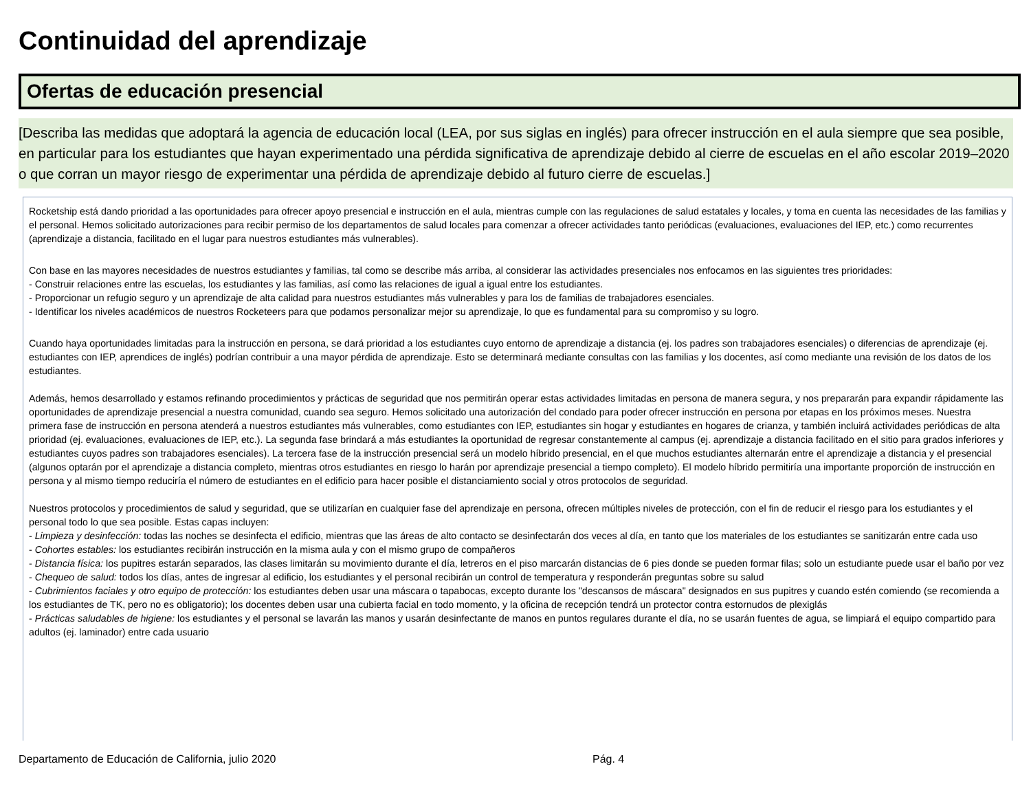Continuidad del aprendizaje
Ofertas de educación presencial
[Describa las medidas que adoptará la agencia de educación local (LEA, por sus siglas en inglés) para ofrecer instrucción en el aula siempre que sea posible, en particular para los estudiantes que hayan experimentado una pérdida significativa de aprendizaje debido al cierre de escuelas en el año escolar 2019–2020 o que corran un mayor riesgo de experimentar una pérdida de aprendizaje debido al futuro cierre de escuelas.]
Rocketship está dando prioridad a las oportunidades para ofrecer apoyo presencial e instrucción en el aula, mientras cumple con las regulaciones de salud estatales y locales, y toma en cuenta las necesidades de las familias y el personal. Hemos solicitado autorizaciones para recibir permiso de los departamentos de salud locales para comenzar a ofrecer actividades tanto periódicas (evaluaciones, evaluaciones del IEP, etc.) como recurrentes (aprendizaje a distancia, facilitado en el lugar para nuestros estudiantes más vulnerables).
Con base en las mayores necesidades de nuestros estudiantes y familias, tal como se describe más arriba, al considerar las actividades presenciales nos enfocamos en las siguientes tres prioridades:
- Construir relaciones entre las escuelas, los estudiantes y las familias, así como las relaciones de igual a igual entre los estudiantes.
- Proporcionar un refugio seguro y un aprendizaje de alta calidad para nuestros estudiantes más vulnerables y para los de familias de trabajadores esenciales.
- Identificar los niveles académicos de nuestros Rocketeers para que podamos personalizar mejor su aprendizaje, lo que es fundamental para su compromiso y su logro.
Cuando haya oportunidades limitadas para la instrucción en persona, se dará prioridad a los estudiantes cuyo entorno de aprendizaje a distancia (ej. los padres son trabajadores esenciales) o diferencias de aprendizaje (ej. estudiantes con IEP, aprendices de inglés) podrían contribuir a una mayor pérdida de aprendizaje. Esto se determinará mediante consultas con las familias y los docentes, así como mediante una revisión de los datos de los estudiantes.
Además, hemos desarrollado y estamos refinando procedimientos y prácticas de seguridad que nos permitirán operar estas actividades limitadas en persona de manera segura, y nos prepararán para expandir rápidamente las oportunidades de aprendizaje presencial a nuestra comunidad, cuando sea seguro. Hemos solicitado una autorización del condado para poder ofrecer instrucción en persona por etapas en los próximos meses. Nuestra primera fase de instrucción en persona atenderá a nuestros estudiantes más vulnerables, como estudiantes con IEP, estudiantes sin hogar y estudiantes en hogares de crianza, y también incluirá actividades periódicas de alta prioridad (ej. evaluaciones, evaluaciones de IEP, etc.). La segunda fase brindará a más estudiantes la oportunidad de regresar constantemente al campus (ej. aprendizaje a distancia facilitado en el sitio para grados inferiores y estudiantes cuyos padres son trabajadores esenciales). La tercera fase de la instrucción presencial será un modelo híbrido presencial, en el que muchos estudiantes alternarán entre el aprendizaje a distancia y el presencial (algunos optarán por el aprendizaje a distancia completo, mientras otros estudiantes en riesgo lo harán por aprendizaje presencial a tiempo completo). El modelo híbrido permitiría una importante proporción de instrucción en persona y al mismo tiempo reduciría el número de estudiantes en el edificio para hacer posible el distanciamiento social y otros protocolos de seguridad.
Nuestros protocolos y procedimientos de salud y seguridad, que se utilizarían en cualquier fase del aprendizaje en persona, ofrecen múltiples niveles de protección, con el fin de reducir el riesgo para los estudiantes y el personal todo lo que sea posible. Estas capas incluyen:
- Limpieza y desinfección: todas las noches se desinfecta el edificio, mientras que las áreas de alto contacto se desinfectarán dos veces al día, en tanto que los materiales de los estudiantes se sanitizarán entre cada uso
- Cohortes estables: los estudiantes recibirán instrucción en la misma aula y con el mismo grupo de compañeros
- Distancia física: los pupitres estarán separados, las clases limitarán su movimiento durante el día, letreros en el piso marcarán distancias de 6 pies donde se pueden formar filas; solo un estudiante puede usar el baño por vez
- Chequeo de salud: todos los días, antes de ingresar al edificio, los estudiantes y el personal recibirán un control de temperatura y responderán preguntas sobre su salud
- Cubrimientos faciales y otro equipo de protección: los estudiantes deben usar una máscara o tapabocas, excepto durante los "descansos de máscara" designados en sus pupitres y cuando estén comiendo (se recomienda a los estudiantes de TK, pero no es obligatorio); los docentes deben usar una cubierta facial en todo momento, y la oficina de recepción tendrá un protector contra estornudos de plexiglás
- Prácticas saludables de higiene: los estudiantes y el personal se lavarán las manos y usarán desinfectante de manos en puntos regulares durante el día, no se usarán fuentes de agua, se limpiará el equipo compartido para adultos (ej. laminador) entre cada usuario
Departamento de Educación de California, julio 2020 Pág. 4